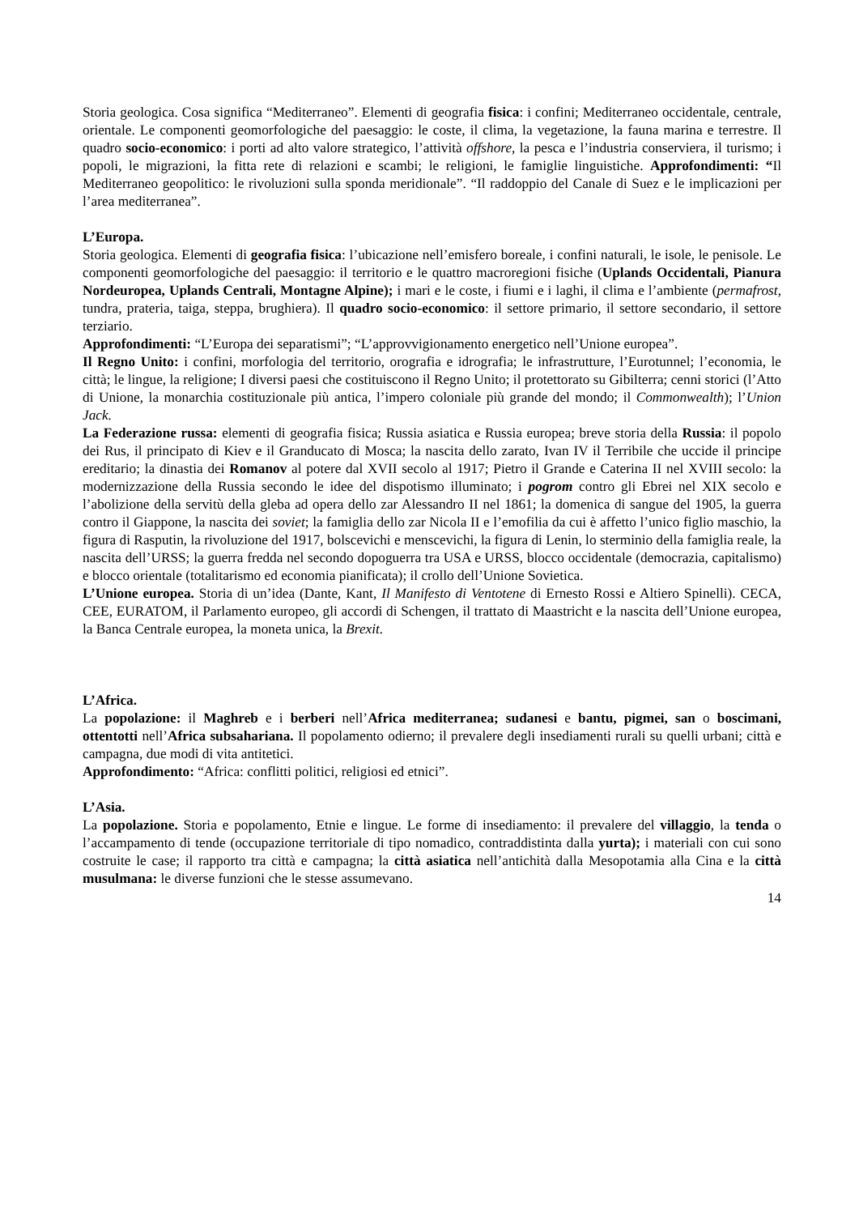Storia geologica. Cosa significa “Mediterraneo”. Elementi di geografia fisica: i confini; Mediterraneo occidentale, centrale, orientale. Le componenti geomorfologiche del paesaggio: le coste, il clima, la vegetazione, la fauna marina e terrestre. Il quadro socio-economico: i porti ad alto valore strategico, l’attività offshore, la pesca e l’industria conserviera, il turismo; i popoli, le migrazioni, la fitta rete di relazioni e scambi; le religioni, le famiglie linguistiche. Approfondimenti: “Il Mediterraneo geopolitico: le rivoluzioni sulla sponda meridionale”. “Il raddoppio del Canale di Suez e le implicazioni per l’area mediterranea”.
L’Europa.
Storia geologica. Elementi di geografia fisica: l’ubicazione nell’emisfero boreale, i confini naturali, le isole, le penisole. Le componenti geomorfologiche del paesaggio: il territorio e le quattro macroregioni fisiche (Uplands Occidentali, Pianura Nordeuropea, Uplands Centrali, Montagne Alpine); i mari e le coste, i fiumi e i laghi, il clima e l’ambiente (permafrost, tundra, prateria, taiga, steppa, brughiera). Il quadro socio-economico: il settore primario, il settore secondario, il settore terziario.
Approfondimenti: “L’Europa dei separatismi”; “L’approvvigionamento energetico nell’Unione europea”.
Il Regno Unito: i confini, morfologia del territorio, orografia e idrografia; le infrastrutture, l’Eurotunnel; l’economia, le città; le lingue, la religione; I diversi paesi che costituiscono il Regno Unito; il protettorato su Gibilterra; cenni storici (l’Atto di Unione, la monarchia costituzionale più antica, l’impero coloniale più grande del mondo; il Commonwealth); l’Union Jack.
La Federazione russa: elementi di geografia fisica; Russia asiatica e Russia europea; breve storia della Russia: il popolo dei Rus, il principato di Kiev e il Granducato di Mosca; la nascita dello zarato, Ivan IV il Terribile che uccide il principe ereditario; la dinastia dei Romanov al potere dal XVII secolo al 1917; Pietro il Grande e Caterina II nel XVIII secolo: la modernizzazione della Russia secondo le idee del dispotismo illuminato; i pogrom contro gli Ebrei nel XIX secolo e l’abolizione della servitù della gleba ad opera dello zar Alessandro II nel 1861; la domenica di sangue del 1905, la guerra contro il Giappone, la nascita dei soviet; la famiglia dello zar Nicola II e l’emofilia da cui è affetto l’unico figlio maschio, la figura di Rasputin, la rivoluzione del 1917, bolscevichi e menscevichi, la figura di Lenin, lo sterminio della famiglia reale, la nascita dell’URSS; la guerra fredda nel secondo dopoguerra tra USA e URSS, blocco occidentale (democrazia, capitalismo) e blocco orientale (totalitarismo ed economia pianificata); il crollo dell’Unione Sovietica.
L’Unione europea. Storia di un’idea (Dante, Kant, Il Manifesto di Ventotene di Ernesto Rossi e Altiero Spinelli). CECA, CEE, EURATOM, il Parlamento europeo, gli accordi di Schengen, il trattato di Maastricht e la nascita dell’Unione europea, la Banca Centrale europea, la moneta unica, la Brexit.
L’Africa.
La popolazione: il Maghreb e i berberi nell’Africa mediterranea; sudanesi e bantu, pigmei, san o boscimani, ottentotti nell’Africa subsahariana. Il popolamento odierno; il prevalere degli insediamenti rurali su quelli urbani; città e campagna, due modi di vita antitetici.
Approfondimento: “Africa: conflitti politici, religiosi ed etnici”.
L’Asia.
La popolazione. Storia e popolamento, Etnie e lingue. Le forme di insediamento: il prevalere del villaggio, la tenda o l’accampamento di tende (occupazione territoriale di tipo nomadico, contraddistinta dalla yurta); i materiali con cui sono costruite le case; il rapporto tra città e campagna; la città asiatica nell’antichità dalla Mesopotamia alla Cina e la città musulmana: le diverse funzioni che le stesse assumevano.
14